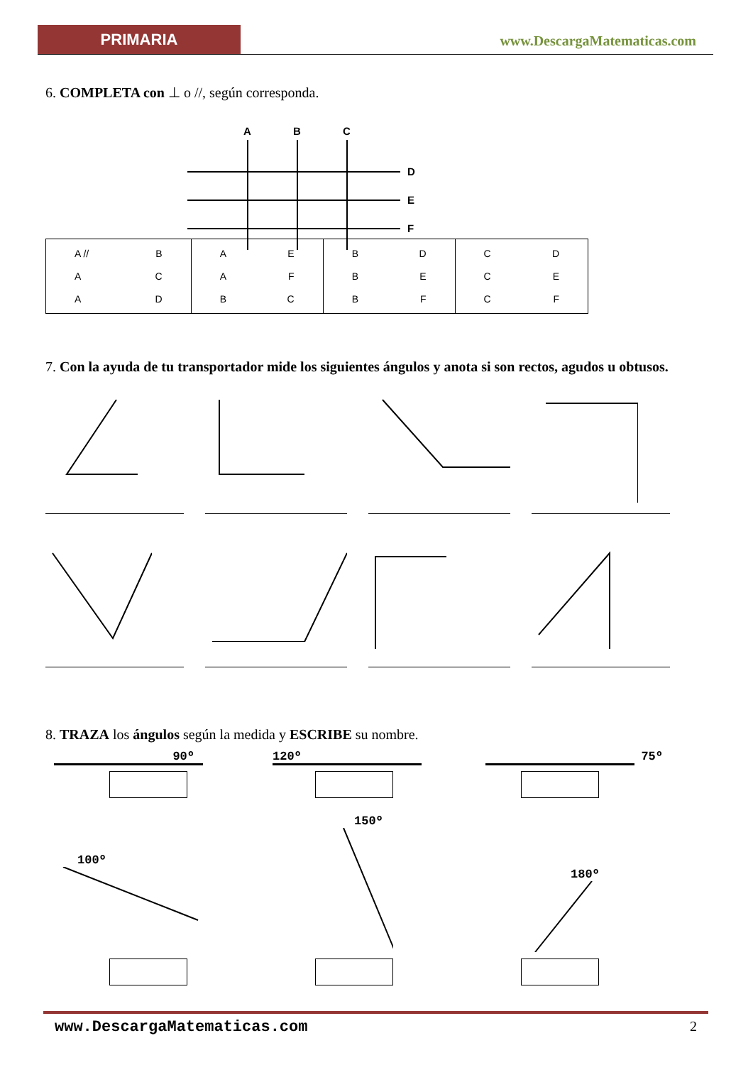PRIMARIA
www.DescargaMatematicas.com
6. COMPLETA con ⊥ o //, según corresponda.
A
B
C
D
E
F
| A // B A C A D | A E A F B C | B D B E B F | C D C E C F |
7. Con la ayuda de tu transportador mide los siguientes ángulos y anota si son rectos, agudos u obtusos.
8. TRAZA los ángulos según la medida y ESCRIBE su nombre.
90º
120º
75º
100º
150º
180º
www.DescargaMatematicas.com 2